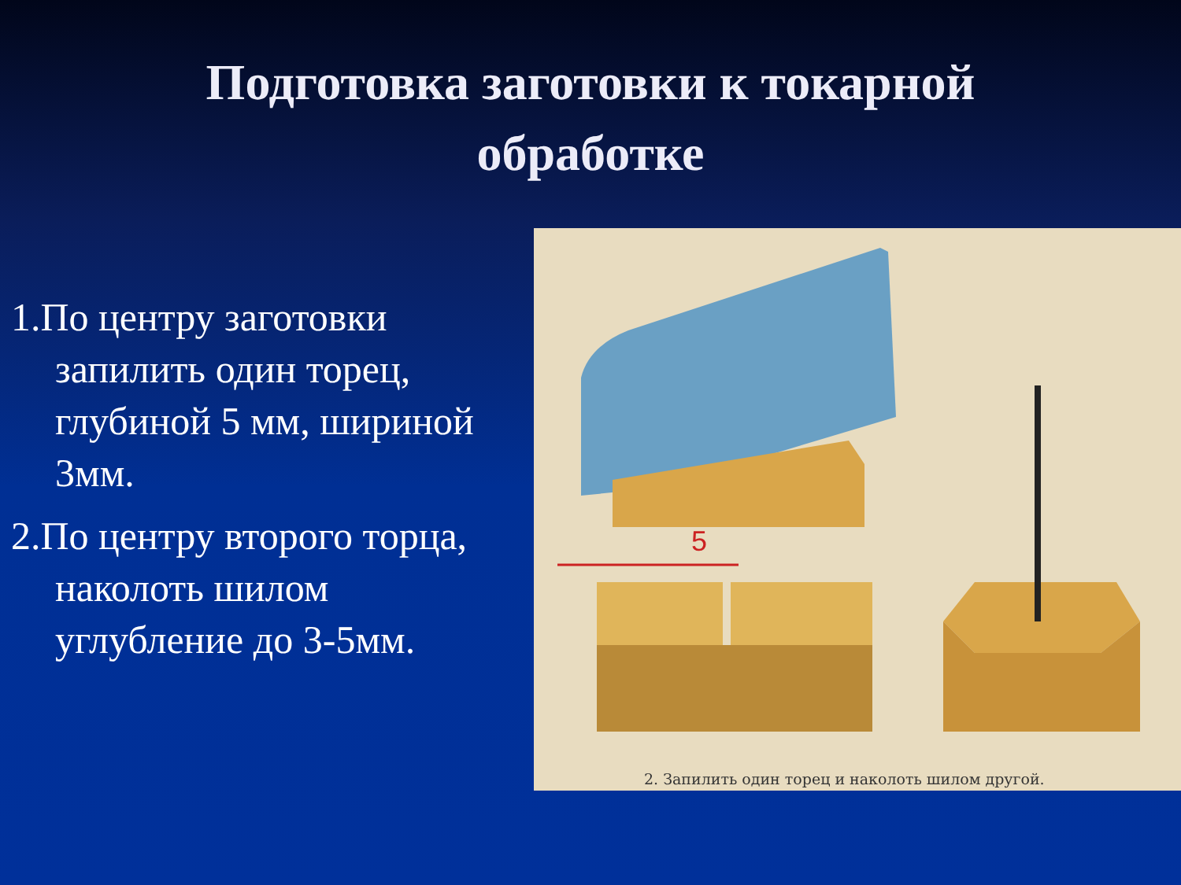Подготовка заготовки к токарной
обработке
1.По центру заготовки запилить один торец, глубиной 5 мм, шириной 3мм.
2.По центру второго торца, наколоть шилом углубление до 3-5мм.
5
2. Запилить один торец и наколоть шилом другой.